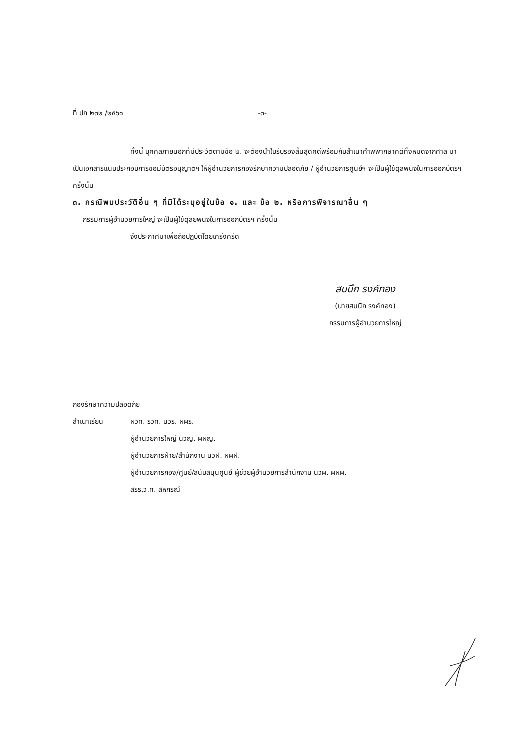ที่ ปก ๒๓๒ /๒๕๖๑ -๓-
ทั้งนี้ บุคคลภายนอกที่มีประวัติตามข้อ ๒. จะต้องนำใบรับรองสิ้นสุดคดีพร้อมกับสำเนาคำพิพากษาคดีทั้งหมดจากศาล มาเป็นเอกสารแนบประกอบการขอมีบัตรอนุญาตฯ ให้ผู้อำนวยการกองรักษาความปลอดภัย / ผู้อำนวยการศูนย์ฯ จะเป็นผู้ใช้ดุลพินิจในการออกบัตรฯ ครั้งนั้น
๓. กรณีพบประวัติอื่น ๆ ที่มิได้ระบุอยู่ในข้อ ๑. และ ข้อ ๒. หรือการพิจารณาอื่น ๆ
กรรมการผู้อำนวยการใหญ่ จะเป็นผู้ใช้ดุลยพินิจในการออกบัตรฯ ครั้งนั้น
จึงประกาศมาเพื่อถือปฏิบัติโดยเคร่งครัด
สมนึก รงค์ทอง
(นายสมนึก รงค์ทอง)
กรรมการผู้อำนวยการใหญ่
กองรักษาความปลอดภัย
สำเนาเรียน ผวท. รวท. นวร. ผผร.
ผู้อำนวยการใหญ่ นวญ. ผผญ.
ผู้อำนวยการฝ่าย/สำนักงาน นวฝ. ผผฝ.
ผู้อำนวยการกอง/ศูนย์/สนับสนุนศูนย์ ผู้ช่วยผู้อำนวยการสำนักงาน นวผ. ผผผ.
สรร.ว.ท. สหกรณ์